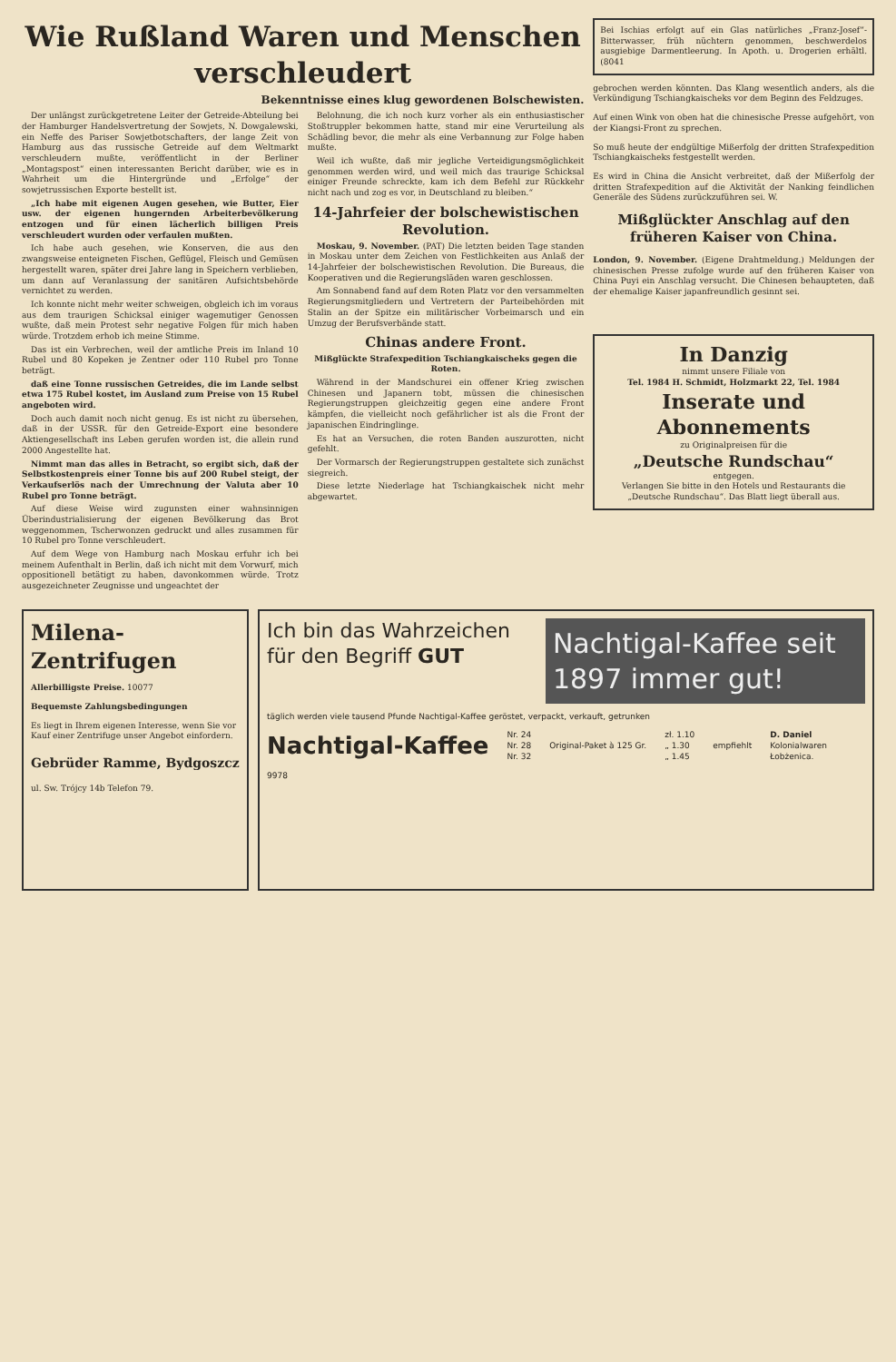Wie Rußland Waren und Menschen verschleudert
Bekenntnisse eines klug gewordenen Bolschewisten.
Der unlängst zurückgetretene Leiter der Getreide-Abteilung bei der Hamburger Handelsvertretung der Sowjets, N. Dowgalewski, ein Neffe des Pariser Sowjetbotschafters, der lange Zeit von Hamburg aus das russische Getreide auf dem Weltmarkt verschleudern mußte, veröffentlicht in der Berliner „Montagspost“ einen interessanten Bericht darüber, wie es in Wahrheit um die Hintergründe und „Erfolge“ der sowjetrussischen Exporte bestellt ist.
„Ich habe mit eigenen Augen gesehen, wie Butter, Eier usw. der eigenen hungernden Arbeiterbevölkerung entzogen und für einen lächerlich billigen Preis verschleudert wurden oder verfaulen mußten.
Ich habe auch gesehen, wie Konserven, die aus den zwangsweise enteigneten Fischen, Geflügel, Fleisch und Gemüsen hergestellt waren, später drei Jahre lang in Speichern verblieben, um dann auf Veranlassung der sanitären Aufsichtsbehörde vernichtet zu werden.
Ich konnte nicht mehr weiter schweigen, obgleich ich im voraus aus dem traurigen Schicksal einiger wagemutiger Genossen wußte, daß mein Protest sehr negative Folgen für mich haben würde. Trotzdem erhob ich meine Stimme.
Das ist ein Verbrechen, weil der amtliche Preis im Inland 10 Rubel und 80 Kopeken je Zentner oder 110 Rubel pro Tonne beträgt.
daß eine Tonne russischen Getreides, die im Lande selbst etwa 175 Rubel kostet, im Ausland zum Preise von 15 Rubel angeboten wird.
Doch auch damit noch nicht genug. Es ist nicht zu übersehen, daß in der USSR. für den Getreide-Export eine besondere Aktiengesellschaft ins Leben gerufen worden ist, die allein rund 2000 Angestellte hat.
Nimmt man das alles in Betracht, so ergibt sich, daß der Selbstkostenpreis einer Tonne bis auf 200 Rubel steigt, der Verkaufserlös nach der Umrechnung der Valuta aber 10 Rubel pro Tonne beträgt.
Auf diese Weise wird zugunsten einer wahnsinnigen Überindustrialisierung der eigenen Bevölkerung das Brot weggenommen, Tscherwonzen gedruckt und alles zusammen für 10 Rubel pro Tonne verschleudert.
Auf dem Wege von Hamburg nach Moskau erfuhr ich bei meinem Aufenthalt in Berlin, daß ich nicht mit dem Vorwurf, mich oppositionell betätigt zu haben, davonkommen würde. Trotz ausgezeichneter Zeugnisse und ungeachtet der
Belohnung, die ich noch kurz vorher als ein enthusiastischer Stoßtruppler bekommen hatte, stand mir eine Verurteilung als Schädling bevor, die mehr als eine Verbannung zur Folge haben mußte.
Weil ich wußte, daß mir jegliche Verteidigungsmöglichkeit genommen werden wird, und weil mich das traurige Schicksal einiger Freunde schreckte, kam ich dem Befehl zur Rückkehr nicht nach und zog es vor, in Deutschland zu bleiben.“
14-Jahrfeier der bolschewistischen Revolution.
Moskau, 9. November. (PAT) Die letzten beiden Tage standen in Moskau unter dem Zeichen von Festlichkeiten aus Anlaß der 14-Jahrfeier der bolschewistischen Revolution. Die Bureaus, die Kooperativen und die Regierungsläden waren geschlossen.
Am Sonnabend fand auf dem Roten Platz vor den versammelten Regierungsmitgliedern und Vertretern der Parteibehörden mit Stalin an der Spitze ein militärischer Vorbeimarsch und ein Umzug der Berufsverbände statt.
Chinas andere Front.
Mißglückte Strafexpedition Tschiangkaischeks gegen die Roten.
Während in der Mandschurei ein offener Krieg zwischen Chinesen und Japanern tobt, müssen die chinesischen Regierungstruppen gleichzeitig gegen eine andere Front kämpfen, die vielleicht noch gefährlicher ist als die Front der japanischen Eindringlinge.
Es hat an Versuchen, die roten Banden auszurotten, nicht gefehlt.
Der Vormarsch der Regierungstruppen gestaltete sich zunächst siegreich.
Diese letzte Niederlage hat Tschiangkaischek nicht mehr abgewartet.
Bei Ischias erfolgt auf ein Glas natürliches „Franz-Josef“-Bitterwasser, früh nüchtern genommen, beschwerdelos ausgiebige Darmentleerung. In Apoth. u. Drogerien erhältl. (8041
gebrochen werden könnten. Das Klang wesentlich anders, als die Verkündigung Tschiangkaischeks vor dem Beginn des Feldzuges.
Auf einen Wink von oben hat die chinesische Presse aufgehört, von der Kiangsi-Front zu sprechen.
So muß heute der endgültige Mißerfolg der dritten Strafexpedition Tschiangkaischeks festgestellt werden.
Es wird in China die Ansicht verbreitet, daß der Mißerfolg der dritten Strafexpedition auf die Aktivität der Nanking feindlichen Generäle des Südens zurückzuführen sei. W.
Mißglückter Anschlag auf den früheren Kaiser von China.
London, 9. November. (Eigene Drahtmeldung.) Meldungen der chinesischen Presse zufolge wurde auf den früheren Kaiser von China Puyi ein Anschlag versucht. Die Chinesen behaupteten, daß der ehemalige Kaiser japanfreundlich gesinnt sei.
In Danzig
nimmt unsere Filiale von
Tel. 1984 H. Schmidt, Holzmarkt 22, Tel. 1984
Inserate und Abonnements
zu Originalpreisen für die
„Deutsche Rundschau“
entgegen.
Verlangen Sie bitte in den Hotels und Restaurants die „Deutsche Rundschau“. Das Blatt liegt überall aus.
Milena-Zentrifugen
Allerbilligste Preise. 10077
Bequemste Zahlungsbedingungen
Es liegt in Ihrem eigenen Interesse, wenn Sie vor Kauf einer Zentrifuge unser Angebot einfordern.
Gebrüder Ramme, Bydgoszcz
ul. Sw. Trójcy 14b Telefon 79.
Ich bin das Wahrzeichen für den Begriff GUT
Nachtigal-Kaffee seit 1897 immer gut!
täglich werden viele tausend Pfunde Nachtigal-Kaffee geröstet, verpackt, verkauft, getrunken
Nachtigal-Kaffee Nr. 24
Nr. 28
Nr. 32 Original-Paket à 125 Gr. zł. 1.10
„ 1.30
„ 1.45 empfiehlt D. Daniel
Kolonialwaren
Łobżenica.
9978